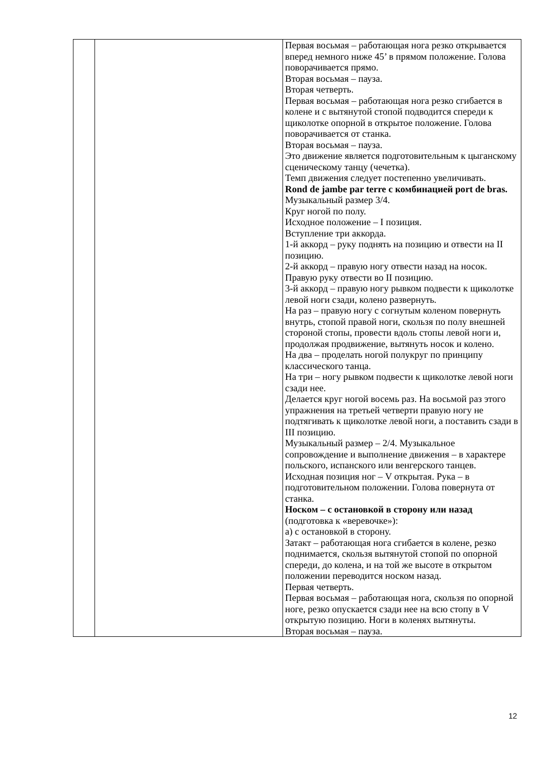| | | Первая восьмая – работающая нога резко открывается вперед немного ниже 45’ в прямом положение. Голова поворачивается прямо. Вторая восьмая – пауза. Вторая четверть. Первая восьмая – работающая нога резко сгибается в колене и с вытянутой стопой подводится спереди к щиколотке опорной в открытое положение. Голова поворачивается от станка. Вторая восьмая – пауза. Это движение является подготовительным к цыганскому сценическому танцу (чечетка). Темп движения следует постепенно увеличивать. Rond de jambe par terre с комбинацией port de bras. Музыкальный размер 3/4. Круг ногой по полу. Исходное положение – I позиция. Вступление три аккорда. 1-й аккорд – руку поднять на позицию и отвести на II позицию. 2-й аккорд – правую ногу отвести назад на носок. Правую руку отвести во II позицию. 3-й аккорд – правую ногу рывком подвести к щиколотке левой ноги сзади, колено развернуть. На раз – правую ногу с согнутым коленом повернуть внутрь, стопой правой ноги, скользя по полу внешней стороной стопы, провести вдоль стопы левой ноги и, продолжая продвижение, вытянуть носок и колено. На два – проделать ногой полукруг по принципу классического танца. На три – ногу рывком подвести к щиколотке левой ноги сзади нее. Делается круг ногой восемь раз. На восьмой раз этого упражнения на третьей четверти правую ногу не подтягивать к щиколотке левой ноги, а поставить сзади в III позицию. Музыкальный размер – 2/4. Музыкальное сопровождение и выполнение движения – в характере польского, испанского или венгерского танцев. Исходная позиция ног – V открытая. Рука – в подготовительном положении. Голова повернута от станка. Носком – с остановкой в сторону или назад (подготовка к «веревочке»): а) с остановкой в сторону. Затакт – работающая нога сгибается в колене, резко поднимается, скользя вытянутой стопой по опорной спереди, до колена, и на той же высоте в открытом положении переводится носком назад. Первая четверть. Первая восьмая – работающая нога, скользя по опорной ноге, резко опускается сзади нее на всю стопу в V открытую позицию. Ноги в коленях вытянуты. Вторая восьмая – пауза. |
12